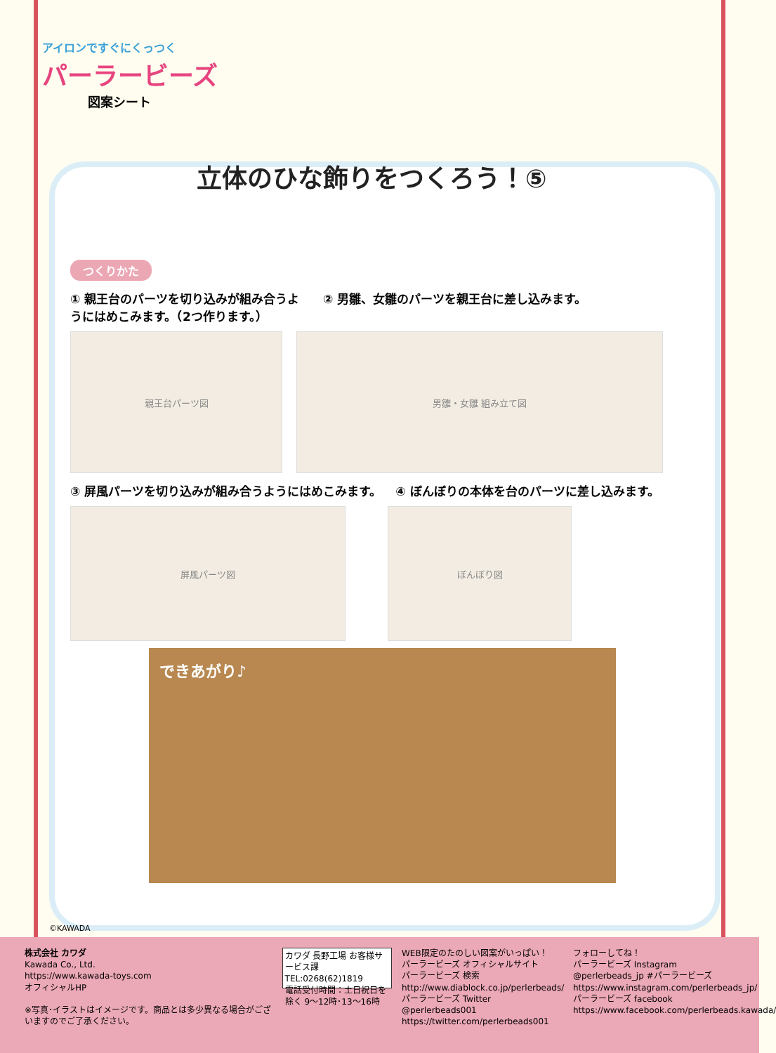アイロンですぐにくっつく
パーラービーズ
図案シート
立体のひな飾りをつくろう！⑤
つくりかた
① 親王台のパーツを切り込みが組み合うようにはめこみます。（2つ作ります。）
② 男雛、女雛のパーツを親王台に差し込みます。
親王台パーツ図 男雛・女雛 組み立て図
③ 屏風パーツを切り込みが組み合うようにはめこみます。
④ ぼんぼりの本体を台のパーツに差し込みます。
屏風パーツ図 ぼんぼり図
できあがり♪
©KAWADA
株式会社 カワダ
Kawada Co., Ltd.
https://www.kawada-toys.com
オフィシャルHP
※写真･イラストはイメージです。商品とは多少異なる場合がございますのでご了承ください。
カワダ 長野工場 お客様サービス課
TEL:0268(62)1819
電話受付時間：土日祝日を除く 9〜12時･13〜16時
WEB限定のたのしい図案がいっぱい！
パーラービーズ オフィシャルサイト
パーラービーズ 検索
http://www.diablock.co.jp/perlerbeads/
パーラービーズ Twitter
@perlerbeads001
https://twitter.com/perlerbeads001
フォローしてね！
パーラービーズ Instagram
@perlerbeads_jp #パーラービーズ
https://www.instagram.com/perlerbeads_jp/
パーラービーズ facebook
https://www.facebook.com/perlerbeads.kawada/